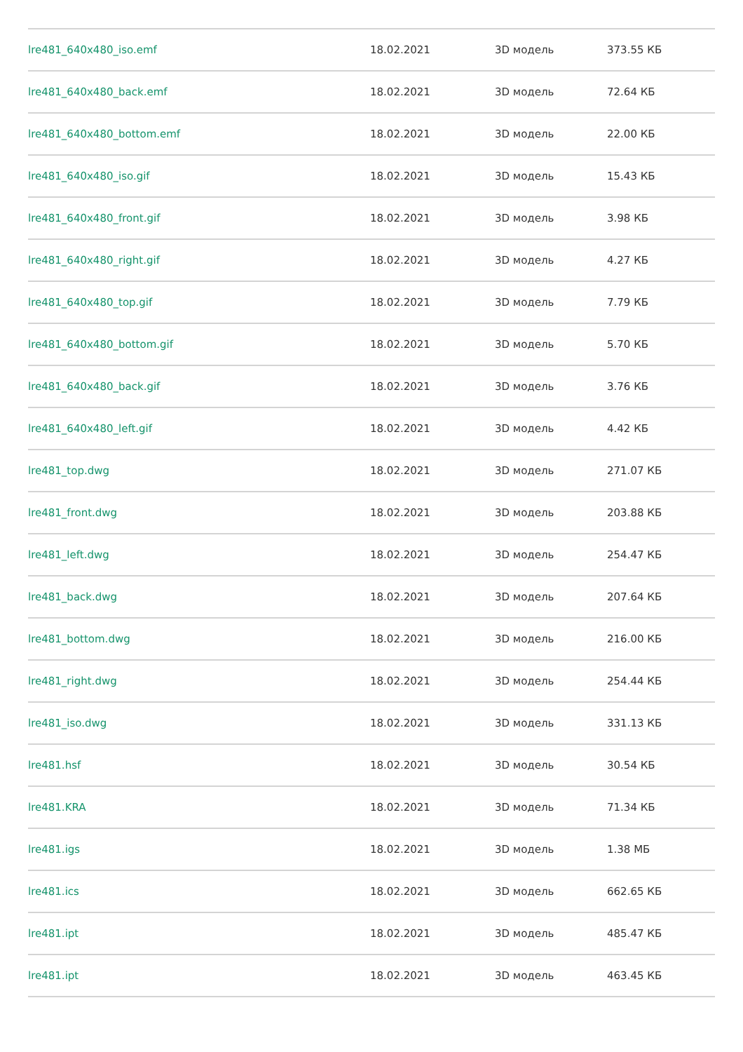| lre481_640x480_iso.emf | 18.02.2021 | 3D модель | 373.55 КБ |
| lre481_640x480_back.emf | 18.02.2021 | 3D модель | 72.64 КБ |
| lre481_640x480_bottom.emf | 18.02.2021 | 3D модель | 22.00 КБ |
| lre481_640x480_iso.gif | 18.02.2021 | 3D модель | 15.43 КБ |
| lre481_640x480_front.gif | 18.02.2021 | 3D модель | 3.98 КБ |
| lre481_640x480_right.gif | 18.02.2021 | 3D модель | 4.27 КБ |
| lre481_640x480_top.gif | 18.02.2021 | 3D модель | 7.79 КБ |
| lre481_640x480_bottom.gif | 18.02.2021 | 3D модель | 5.70 КБ |
| lre481_640x480_back.gif | 18.02.2021 | 3D модель | 3.76 КБ |
| lre481_640x480_left.gif | 18.02.2021 | 3D модель | 4.42 КБ |
| lre481_top.dwg | 18.02.2021 | 3D модель | 271.07 КБ |
| lre481_front.dwg | 18.02.2021 | 3D модель | 203.88 КБ |
| lre481_left.dwg | 18.02.2021 | 3D модель | 254.47 КБ |
| lre481_back.dwg | 18.02.2021 | 3D модель | 207.64 КБ |
| lre481_bottom.dwg | 18.02.2021 | 3D модель | 216.00 КБ |
| lre481_right.dwg | 18.02.2021 | 3D модель | 254.44 КБ |
| lre481_iso.dwg | 18.02.2021 | 3D модель | 331.13 КБ |
| lre481.hsf | 18.02.2021 | 3D модель | 30.54 КБ |
| lre481.KRA | 18.02.2021 | 3D модель | 71.34 КБ |
| lre481.igs | 18.02.2021 | 3D модель | 1.38 МБ |
| lre481.ics | 18.02.2021 | 3D модель | 662.65 КБ |
| lre481.ipt | 18.02.2021 | 3D модель | 485.47 КБ |
| lre481.ipt | 18.02.2021 | 3D модель | 463.45 КБ |